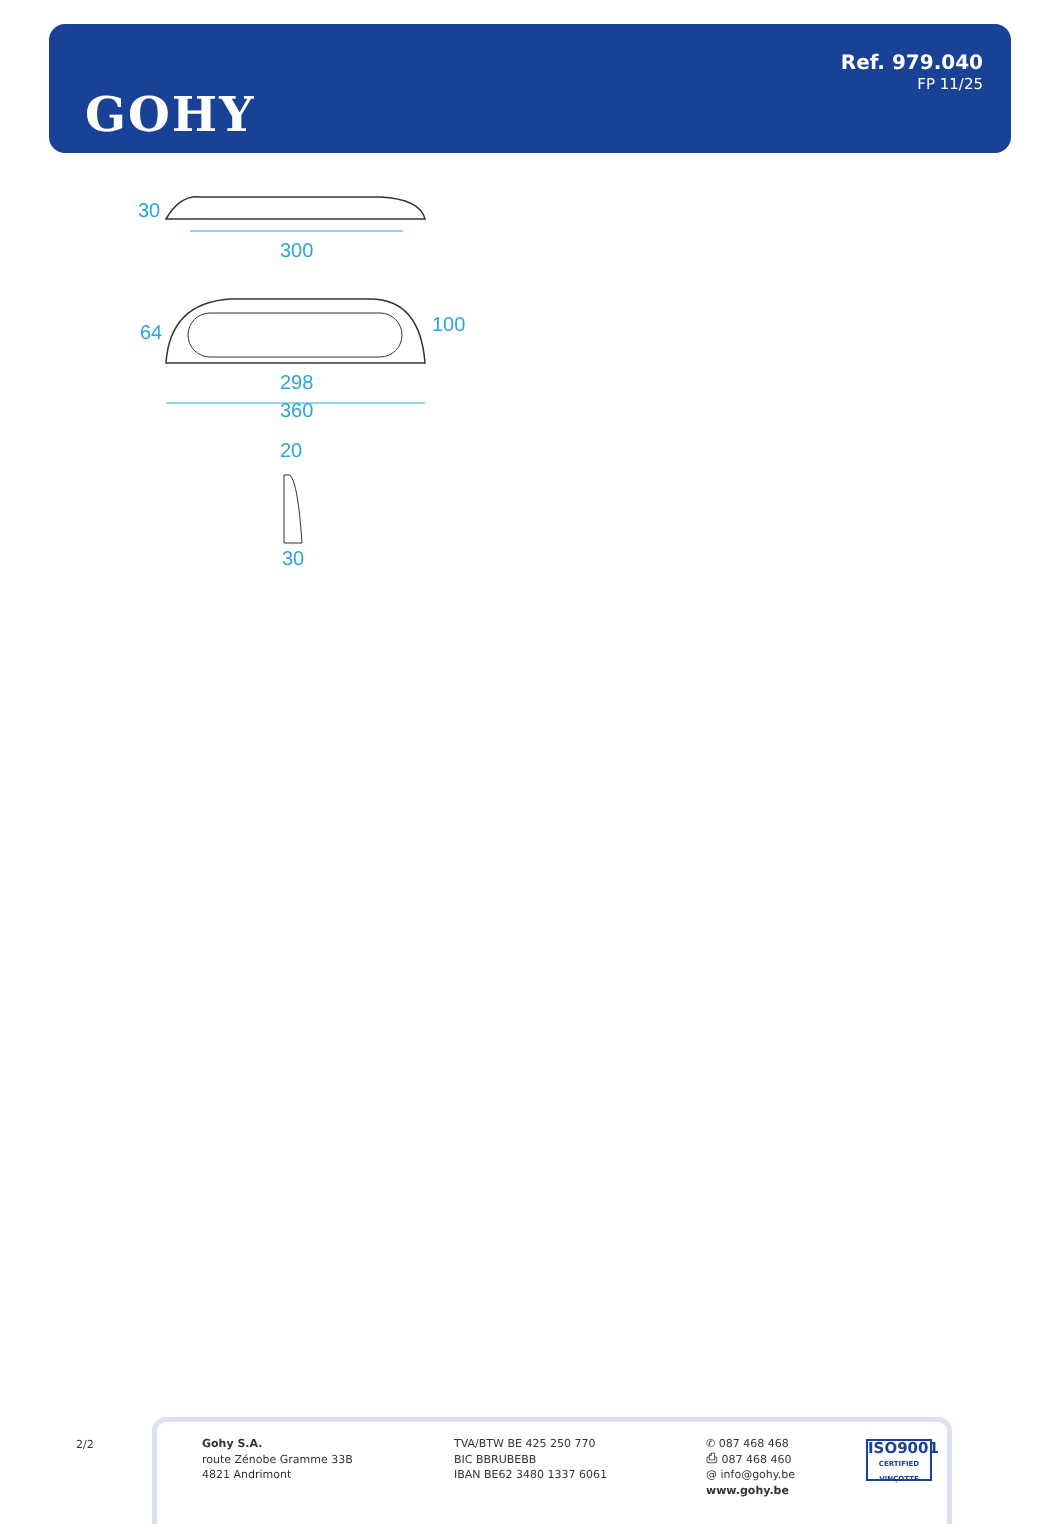GOHY
Ref. 979.040
FP 11/25
300
30
298
360
64
100
20
30
2/2
Gohy S.A.
route Zénobe Gramme 33B
4821 Andrimont
TVA/BTW BE 425 250 770
BIC BBRUBEBB
IBAN BE62 3480 1337 6061
✆ 087 468 468
⎙ 087 468 460
@ info@gohy.be
www.gohy.be
ISO9001
CERTIFIED VINÇOTTE